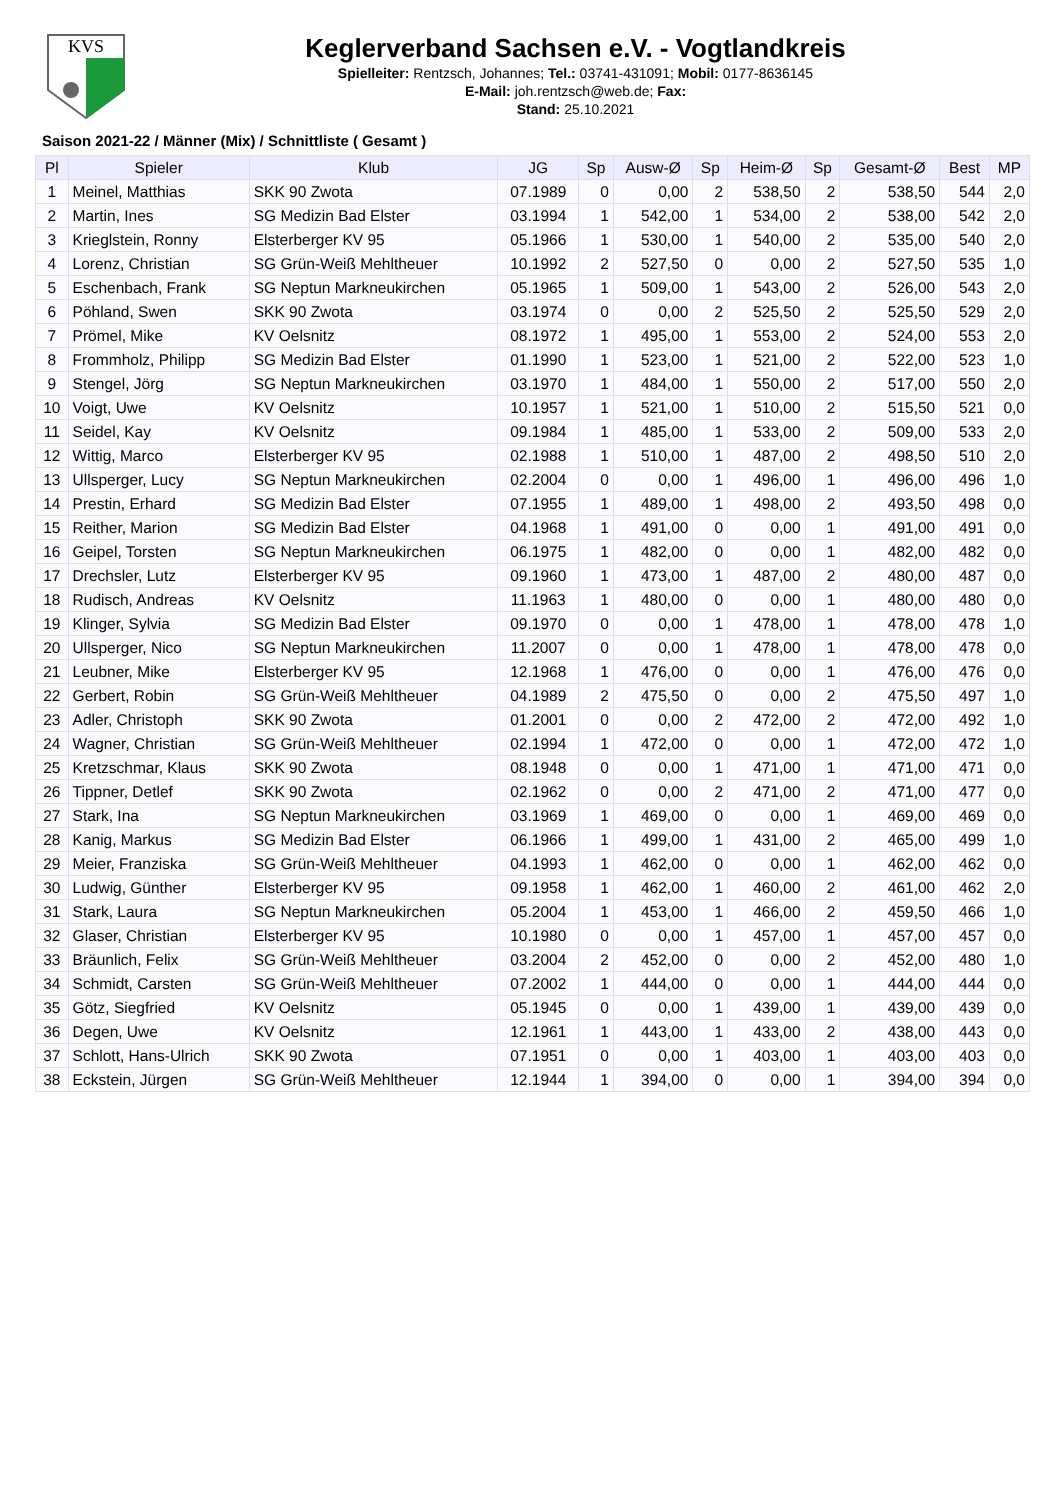KVS
Keglerverband Sachsen e.V. - Vogtlandkreis
Spielleiter: Rentzsch, Johannes; Tel.: 03741-431091; Mobil: 0177-8636145
E-Mail: joh.rentzsch@web.de; Fax:
Stand: 25.10.2021
Saison 2021-22 / Männer (Mix) / Schnittliste ( Gesamt )
| Pl | Spieler | Klub | JG | Sp | Ausw-Ø | Sp | Heim-Ø | Sp | Gesamt-Ø | Best | MP |
| --- | --- | --- | --- | --- | --- | --- | --- | --- | --- | --- | --- |
| 1 | Meinel, Matthias | SKK 90 Zwota | 07.1989 | 0 | 0,00 | 2 | 538,50 | 2 | 538,50 | 544 | 2,0 |
| 2 | Martin, Ines | SG Medizin Bad Elster | 03.1994 | 1 | 542,00 | 1 | 534,00 | 2 | 538,00 | 542 | 2,0 |
| 3 | Krieglstein, Ronny | Elsterberger KV 95 | 05.1966 | 1 | 530,00 | 1 | 540,00 | 2 | 535,00 | 540 | 2,0 |
| 4 | Lorenz, Christian | SG Grün-Weiß Mehltheuer | 10.1992 | 2 | 527,50 | 0 | 0,00 | 2 | 527,50 | 535 | 1,0 |
| 5 | Eschenbach, Frank | SG Neptun Markneukirchen | 05.1965 | 1 | 509,00 | 1 | 543,00 | 2 | 526,00 | 543 | 2,0 |
| 6 | Pöhland, Swen | SKK 90 Zwota | 03.1974 | 0 | 0,00 | 2 | 525,50 | 2 | 525,50 | 529 | 2,0 |
| 7 | Prömel, Mike | KV Oelsnitz | 08.1972 | 1 | 495,00 | 1 | 553,00 | 2 | 524,00 | 553 | 2,0 |
| 8 | Frommholz, Philipp | SG Medizin Bad Elster | 01.1990 | 1 | 523,00 | 1 | 521,00 | 2 | 522,00 | 523 | 1,0 |
| 9 | Stengel, Jörg | SG Neptun Markneukirchen | 03.1970 | 1 | 484,00 | 1 | 550,00 | 2 | 517,00 | 550 | 2,0 |
| 10 | Voigt, Uwe | KV Oelsnitz | 10.1957 | 1 | 521,00 | 1 | 510,00 | 2 | 515,50 | 521 | 0,0 |
| 11 | Seidel, Kay | KV Oelsnitz | 09.1984 | 1 | 485,00 | 1 | 533,00 | 2 | 509,00 | 533 | 2,0 |
| 12 | Wittig, Marco | Elsterberger KV 95 | 02.1988 | 1 | 510,00 | 1 | 487,00 | 2 | 498,50 | 510 | 2,0 |
| 13 | Ullsperger, Lucy | SG Neptun Markneukirchen | 02.2004 | 0 | 0,00 | 1 | 496,00 | 1 | 496,00 | 496 | 1,0 |
| 14 | Prestin, Erhard | SG Medizin Bad Elster | 07.1955 | 1 | 489,00 | 1 | 498,00 | 2 | 493,50 | 498 | 0,0 |
| 15 | Reither, Marion | SG Medizin Bad Elster | 04.1968 | 1 | 491,00 | 0 | 0,00 | 1 | 491,00 | 491 | 0,0 |
| 16 | Geipel, Torsten | SG Neptun Markneukirchen | 06.1975 | 1 | 482,00 | 0 | 0,00 | 1 | 482,00 | 482 | 0,0 |
| 17 | Drechsler, Lutz | Elsterberger KV 95 | 09.1960 | 1 | 473,00 | 1 | 487,00 | 2 | 480,00 | 487 | 0,0 |
| 18 | Rudisch, Andreas | KV Oelsnitz | 11.1963 | 1 | 480,00 | 0 | 0,00 | 1 | 480,00 | 480 | 0,0 |
| 19 | Klinger, Sylvia | SG Medizin Bad Elster | 09.1970 | 0 | 0,00 | 1 | 478,00 | 1 | 478,00 | 478 | 1,0 |
| 20 | Ullsperger, Nico | SG Neptun Markneukirchen | 11.2007 | 0 | 0,00 | 1 | 478,00 | 1 | 478,00 | 478 | 0,0 |
| 21 | Leubner, Mike | Elsterberger KV 95 | 12.1968 | 1 | 476,00 | 0 | 0,00 | 1 | 476,00 | 476 | 0,0 |
| 22 | Gerbert, Robin | SG Grün-Weiß Mehltheuer | 04.1989 | 2 | 475,50 | 0 | 0,00 | 2 | 475,50 | 497 | 1,0 |
| 23 | Adler, Christoph | SKK 90 Zwota | 01.2001 | 0 | 0,00 | 2 | 472,00 | 2 | 472,00 | 492 | 1,0 |
| 24 | Wagner, Christian | SG Grün-Weiß Mehltheuer | 02.1994 | 1 | 472,00 | 0 | 0,00 | 1 | 472,00 | 472 | 1,0 |
| 25 | Kretzschmar, Klaus | SKK 90 Zwota | 08.1948 | 0 | 0,00 | 1 | 471,00 | 1 | 471,00 | 471 | 0,0 |
| 26 | Tippner, Detlef | SKK 90 Zwota | 02.1962 | 0 | 0,00 | 2 | 471,00 | 2 | 471,00 | 477 | 0,0 |
| 27 | Stark, Ina | SG Neptun Markneukirchen | 03.1969 | 1 | 469,00 | 0 | 0,00 | 1 | 469,00 | 469 | 0,0 |
| 28 | Kanig, Markus | SG Medizin Bad Elster | 06.1966 | 1 | 499,00 | 1 | 431,00 | 2 | 465,00 | 499 | 1,0 |
| 29 | Meier, Franziska | SG Grün-Weiß Mehltheuer | 04.1993 | 1 | 462,00 | 0 | 0,00 | 1 | 462,00 | 462 | 0,0 |
| 30 | Ludwig, Günther | Elsterberger KV 95 | 09.1958 | 1 | 462,00 | 1 | 460,00 | 2 | 461,00 | 462 | 2,0 |
| 31 | Stark, Laura | SG Neptun Markneukirchen | 05.2004 | 1 | 453,00 | 1 | 466,00 | 2 | 459,50 | 466 | 1,0 |
| 32 | Glaser, Christian | Elsterberger KV 95 | 10.1980 | 0 | 0,00 | 1 | 457,00 | 1 | 457,00 | 457 | 0,0 |
| 33 | Bräunlich, Felix | SG Grün-Weiß Mehltheuer | 03.2004 | 2 | 452,00 | 0 | 0,00 | 2 | 452,00 | 480 | 1,0 |
| 34 | Schmidt, Carsten | SG Grün-Weiß Mehltheuer | 07.2002 | 1 | 444,00 | 0 | 0,00 | 1 | 444,00 | 444 | 0,0 |
| 35 | Götz, Siegfried | KV Oelsnitz | 05.1945 | 0 | 0,00 | 1 | 439,00 | 1 | 439,00 | 439 | 0,0 |
| 36 | Degen, Uwe | KV Oelsnitz | 12.1961 | 1 | 443,00 | 1 | 433,00 | 2 | 438,00 | 443 | 0,0 |
| 37 | Schlott, Hans-Ulrich | SKK 90 Zwota | 07.1951 | 0 | 0,00 | 1 | 403,00 | 1 | 403,00 | 403 | 0,0 |
| 38 | Eckstein, Jürgen | SG Grün-Weiß Mehltheuer | 12.1944 | 1 | 394,00 | 0 | 0,00 | 1 | 394,00 | 394 | 0,0 |